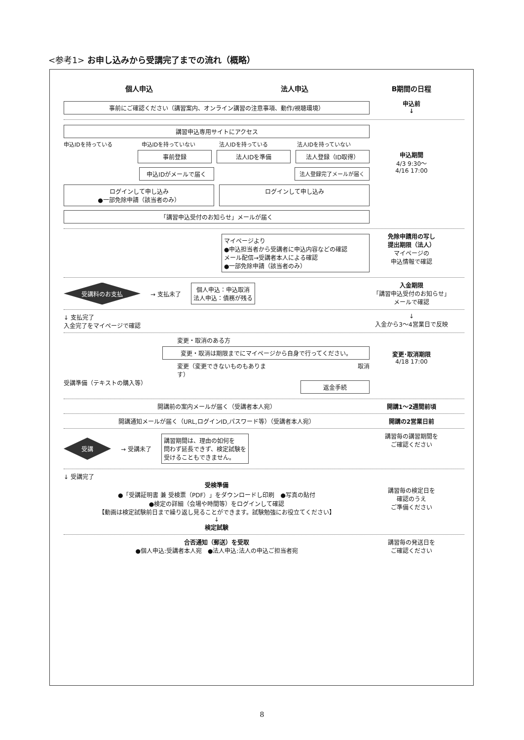<参考1> お申し込みから受講完了までの流れ（概略）
個人申込 法人申込 B期間の日程
事前にご確認ください（講習案内、オンライン講習の注意事項、動作/視聴環境）
申込前
↓
講習申込専用サイトにアクセス
申込IDを持っている 申込IDを持っていない 法人IDを持っている 法人IDを持っていない
事前登録 法人IDを準備 法人登録（ID取得）
申込IDがメールで届く 法人登録完了メールが届く
ログインして申し込み
●一部免除申請（該当者のみ）
ログインして申し込み
「講習申込受付のお知らせ」メールが届く
申込期間
4/3 9:30〜
4/16 17:00
マイページより
●申込担当者から受講者に申込内容などの確認
メール配信→受講者本人による確認
●一部免除申請（該当者のみ）
免除申請用の写し
提出期限（法人）
マイページの
申込情報で確認
受講料のお支払 → 支払未了
個人申込：申込取消
法人申込：債務が残る
入金期限
「講習申込受付のお知らせ」
メールで確認
↓ 支払完了
入金完了をマイページで確認
↓
入金から3〜4営業日で反映
変更・取消のある方
変更・取消は期限までにマイページから自身で行ってください。
変更（変更できないものもあります） 取消
受講準備（テキストの購入等）
返金手続
変更･取消期限
4/18 17:00
開講前の案内メールが届く（受講者本人宛） 開講1〜2週間前頃
開講通知メールが届く（URL,ログインID,パスワード等）（受講者本人宛） 開講の2営業日前
受講 → 受講未了
講習期間は、理由の如何を
問わず延長できず、検定試験を
受けることもできません。
講習毎の講習期間を
ご確認ください
↓ 受講完了
受検準備
●「受講証明書 兼 受検票（PDF）」をダウンロードし印刷　●写真の貼付
●検定の詳細（会場や時間等）をログインして確認
【動画は検定試験前日まで繰り返し見ることができます。試験勉強にお役立てください】
↓
検定試験
講習毎の検定日を
確認のうえ
ご準備ください
合否通知（郵送）を受取
●個人申込:受講者本人宛　●法人申込:法人の申込ご担当者宛
講習毎の発送日を
ご確認ください
8